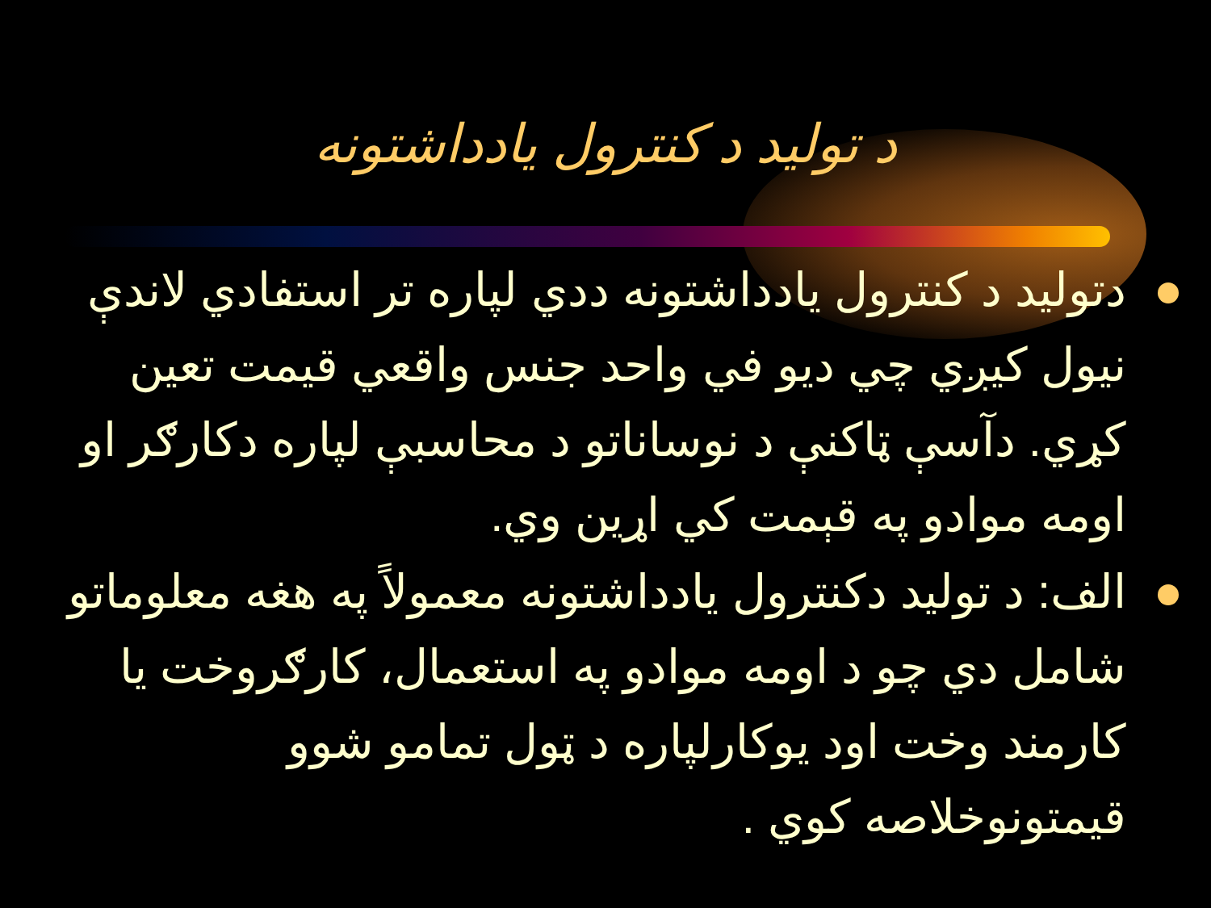د تولید د کنترول یادداشتونه
دتولید د کنترول یادداشتونه ددي لپاره تر استفادي لاندې نیول کیږي چي دیو في واحد جنس واقعي قیمت تعین کړي. دآسې ټاکنې د نوساناتو د محاسبې لپاره دکارګر او اومه موادو په قېمت کي اړین وي.
الف: د تولید دکنترول یادداشتونه معمولاً په هغه معلوماتو شامل دي چو د اومه موادو په استعمال، کارګروخت یا کارمند وخت اود یوکارلپاره د ټول تمامو شوو قیمتونوخلاصه کوي .